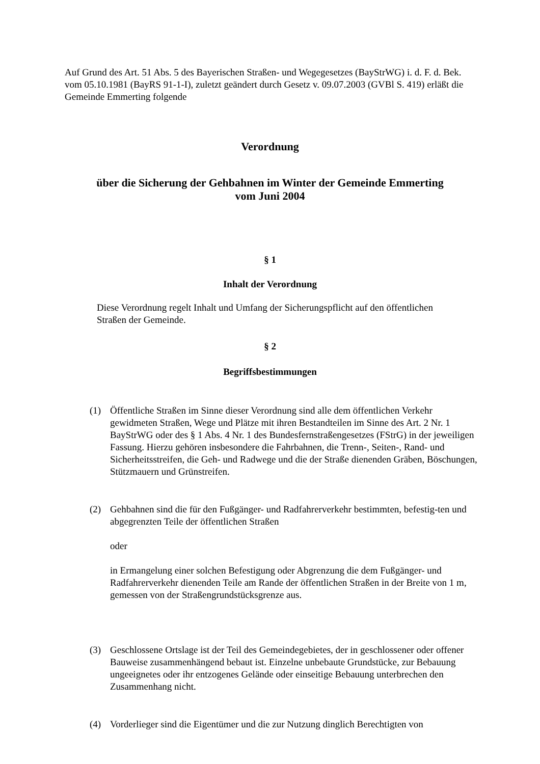Auf Grund des Art. 51 Abs. 5 des Bayerischen Straßen- und Wegegesetzes (BayStrWG) i. d. F. d. Bek. vom 05.10.1981 (BayRS 91-1-I), zuletzt geändert durch Gesetz v. 09.07.2003 (GVBl S. 419) erläßt die Gemeinde Emmerting folgende
Verordnung
über die Sicherung der Gehbahnen im Winter der Gemeinde Emmerting
vom Juni 2004
§ 1
Inhalt der Verordnung
Diese Verordnung regelt Inhalt und Umfang der Sicherungspflicht auf den öffentlichen Straßen der Gemeinde.
§ 2
Begriffsbestimmungen
(1) Öffentliche Straßen im Sinne dieser Verordnung sind alle dem öffentlichen Verkehr gewidmeten Straßen, Wege und Plätze mit ihren Bestandteilen im Sinne des Art. 2 Nr. 1 BayStrWG oder des § 1 Abs. 4 Nr. 1 des Bundesfernstraßengesetzes (FStrG) in der jeweiligen Fassung. Hierzu gehören insbesondere die Fahrbahnen, die Trenn-, Seiten-, Rand- und Sicherheitsstreifen, die Geh- und Radwege und die der Straße dienenden Gräben, Böschungen, Stützmauern und Grünstreifen.
(2) Gehbahnen sind die für den Fußgänger- und Radfahrerverkehr bestimmten, befestig-ten und abgegrenzten Teile der öffentlichen Straßen
oder
in Ermangelung einer solchen Befestigung oder Abgrenzung die dem Fußgänger- und Radfahrerverkehr dienenden Teile am Rande der öffentlichen Straßen in der Breite von 1 m, gemessen von der Straßengrundstücksgrenze aus.
(3) Geschlossene Ortslage ist der Teil des Gemeindegebietes, der in geschlossener oder offener Bauweise zusammenhängend bebaut ist. Einzelne unbebaute Grundstücke, zur Bebauung ungeeignetes oder ihr entzogenes Gelände oder einseitige Bebauung unterbrechen den Zusammenhang nicht.
(4) Vorderlieger sind die Eigentümer und die zur Nutzung dinglich Berechtigten von